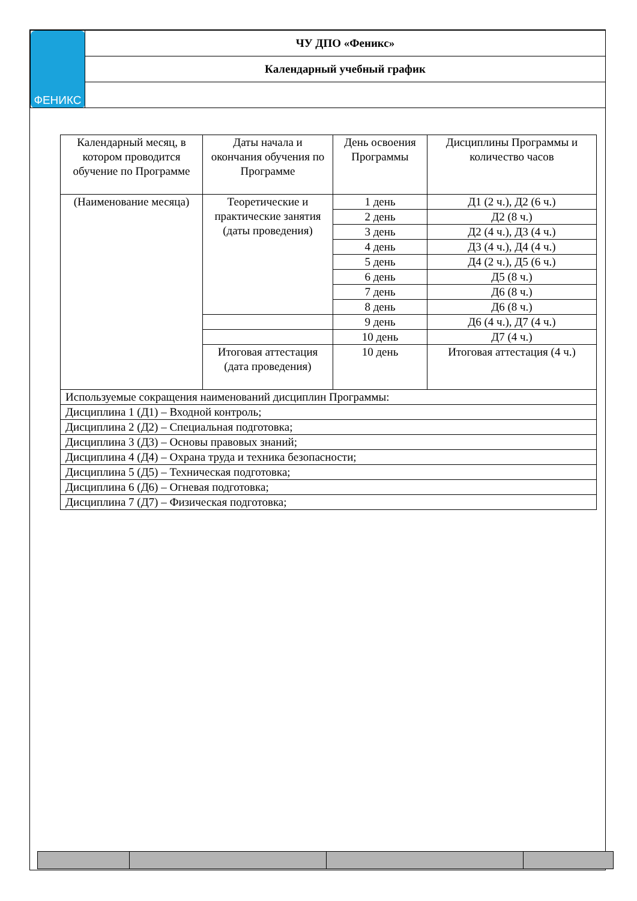| ФЕНИКС | ЧУ ДПО «Феникс» |
| | Календарный учебный график |
| Календарный месяц, в котором проводится обучение по Программе | Даты начала и окончания обучения по Программе | День освоения Программы | Дисциплины Программы и количество часов |
| (Наименование месяца) | Теоретические и практические занятия (даты проведения) | 1 день | Д1 (2 ч.), Д2 (6 ч.) |
| | | 2 день | Д2 (8 ч.) |
| | | 3 день | Д2 (4 ч.), Д3 (4 ч.) |
| | | 4 день | Д3 (4 ч.), Д4 (4 ч.) |
| | | 5 день | Д4 (2 ч.), Д5 (6 ч.) |
| | | 6 день | Д5 (8 ч.) |
| | | 7 день | Д6 (8 ч.) |
| | | 8 день | Д6 (8 ч.) |
| | | 9 день | Д6 (4 ч.), Д7 (4 ч.) |
| | | 10 день | Д7 (4 ч.) |
| | Итоговая аттестация (дата проведения) | 10 день | Итоговая аттестация (4 ч.) |
| Используемые сокращения наименований дисциплин Программы: | | | |
| Дисциплина 1 (Д1) – Входной контроль; | | | |
| Дисциплина 2 (Д2) – Специальная подготовка; | | | |
| Дисциплина 3 (Д3) – Основы правовых знаний; | | | |
| Дисциплина 4 (Д4) – Охрана труда и техника безопасности; | | | |
| Дисциплина 5 (Д5) – Техническая подготовка; | | | |
| Дисциплина 6 (Д6) – Огневая подготовка; | | | |
| Дисциплина 7 (Д7) – Физическая подготовка; | | | |